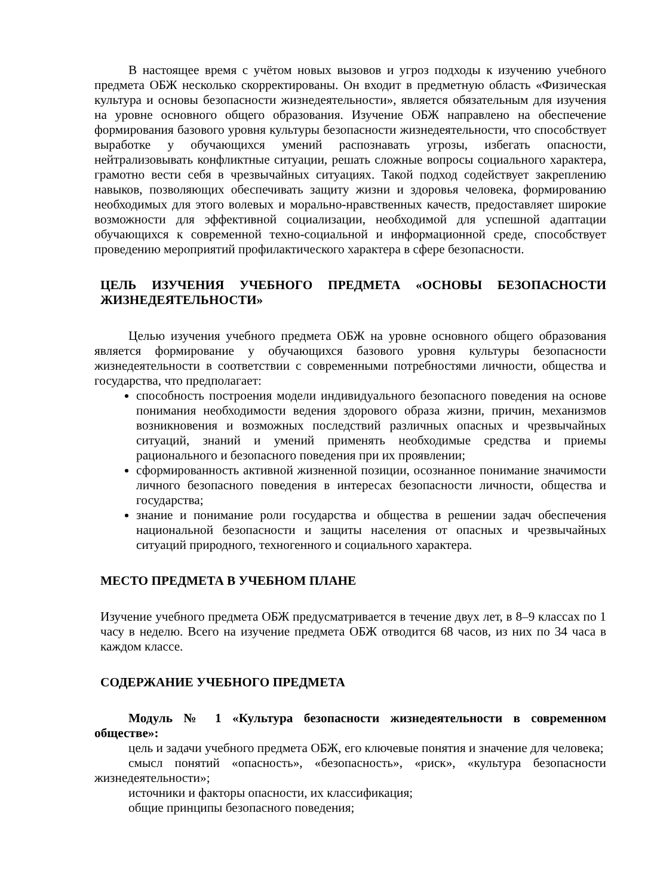В настоящее время с учётом новых вызовов и угроз подходы к изучению учебного предмета ОБЖ несколько скорректированы. Он входит в предметную область «Физическая культура и основы безопасности жизнедеятельности», является обязательным для изучения на уровне основного общего образования. Изучение ОБЖ направлено на обеспечение формирования базового уровня культуры безопасности жизнедеятельности, что способствует выработке у обучающихся умений распознавать угрозы, избегать опасности, нейтрализовывать конфликтные ситуации, решать сложные вопросы социального характера, грамотно вести себя в чрезвычайных ситуациях. Такой подход содействует закреплению навыков, позволяющих обеспечивать защиту жизни и здоровья человека, формированию необходимых для этого волевых и морально-нравственных качеств, предоставляет широкие возможности для эффективной социализации, необходимой для успешной адаптации обучающихся к современной техно-социальной и информационной среде, способствует проведению мероприятий профилактического характера в сфере безопасности.
ЦЕЛЬ ИЗУЧЕНИЯ УЧЕБНОГО ПРЕДМЕТА «ОСНОВЫ БЕЗОПАСНОСТИ ЖИЗНЕДЕЯТЕЛЬНОСТИ»
Целью изучения учебного предмета ОБЖ на уровне основного общего образования является формирование у обучающихся базового уровня культуры безопасности жизнедеятельности в соответствии с современными потребностями личности, общества и государства, что предполагает:
способность построения модели индивидуального безопасного поведения на основе понимания необходимости ведения здорового образа жизни, причин, механизмов возникновения и возможных последствий различных опасных и чрезвычайных ситуаций, знаний и умений применять необходимые средства и приемы рационального и безопасного поведения при их проявлении;
сформированность активной жизненной позиции, осознанное понимание значимости личного безопасного поведения в интересах безопасности личности, общества и государства;
знание и понимание роли государства и общества в решении задач обеспечения национальной безопасности и защиты населения от опасных и чрезвычайных ситуаций природного, техногенного и социального характера.
МЕСТО ПРЕДМЕТА В УЧЕБНОМ ПЛАНЕ
Изучение учебного предмета ОБЖ предусматривается в течение двух лет, в 8–9 классах по 1 часу в неделю. Всего на изучение предмета ОБЖ отводится 68 часов, из них по 34 часа в каждом классе.
СОДЕРЖАНИЕ УЧЕБНОГО ПРЕДМЕТА
Модуль № 1 «Культура безопасности жизнедеятельности в современном обществе»:
цель и задачи учебного предмета ОБЖ, его ключевые понятия и значение для человека;
смысл понятий «опасность», «безопасность», «риск», «культура безопасности жизнедеятельности»;
источники и факторы опасности, их классификация;
общие принципы безопасного поведения;